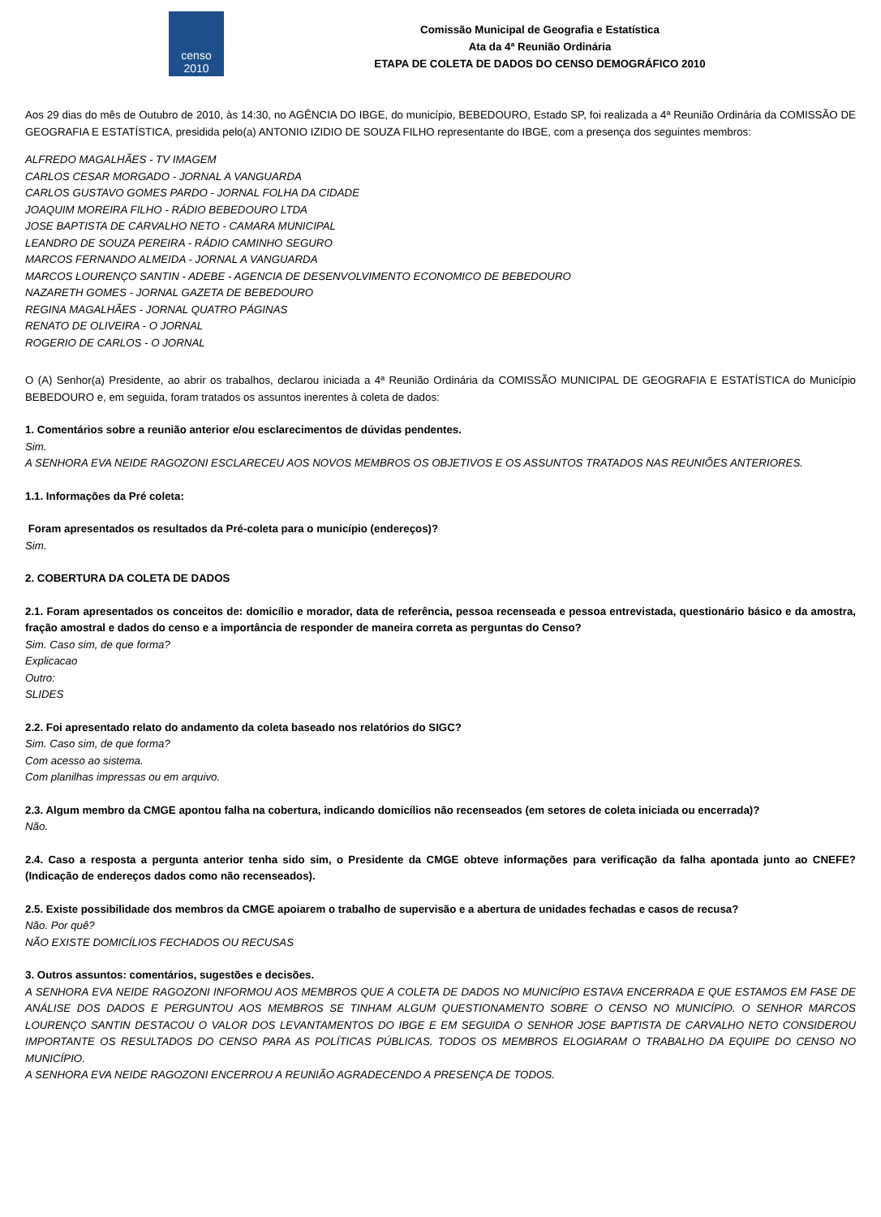censo
2010
Comissão Municipal de Geografia e Estatística
Ata da 4ª Reunião Ordinária
ETAPA DE COLETA DE DADOS DO CENSO DEMOGRÁFICO 2010
Aos 29 dias do mês de Outubro de 2010, às 14:30, no AGÊNCIA DO IBGE, do município, BEBEDOURO, Estado SP, foi realizada a 4ª Reunião Ordinária da COMISSÃO DE GEOGRAFIA E ESTATÍSTICA, presidida pelo(a) ANTONIO IZIDIO DE SOUZA FILHO representante do IBGE, com a presença dos seguintes membros:
ALFREDO MAGALHÃES - TV IMAGEM
CARLOS CESAR MORGADO - JORNAL A VANGUARDA
CARLOS GUSTAVO GOMES PARDO - JORNAL FOLHA DA CIDADE
JOAQUIM MOREIRA FILHO - RÁDIO BEBEDOURO LTDA
JOSE BAPTISTA DE CARVALHO NETO - CAMARA MUNICIPAL
LEANDRO DE SOUZA PEREIRA - RÁDIO CAMINHO SEGURO
MARCOS FERNANDO ALMEIDA - JORNAL A VANGUARDA
MARCOS LOURENÇO SANTIN - ADEBE - AGENCIA DE DESENVOLVIMENTO ECONOMICO DE BEBEDOURO
NAZARETH GOMES - JORNAL GAZETA DE BEBEDOURO
REGINA MAGALHÃES - JORNAL QUATRO PÁGINAS
RENATO DE OLIVEIRA - O JORNAL
ROGERIO DE CARLOS - O JORNAL
O (A) Senhor(a) Presidente, ao abrir os trabalhos, declarou iniciada a 4ª Reunião Ordinária da COMISSÃO MUNICIPAL DE GEOGRAFIA E ESTATÍSTICA do Município BEBEDOURO e, em seguida, foram tratados os assuntos inerentes à coleta de dados:
1. Comentários sobre a reunião anterior e/ou esclarecimentos de dúvidas pendentes.
Sim.
A SENHORA EVA NEIDE RAGOZONI ESCLARECEU AOS NOVOS MEMBROS OS OBJETIVOS E OS ASSUNTOS TRATADOS NAS REUNIÕES ANTERIORES.
1.1. Informações da Pré coleta:
Foram apresentados os resultados da Pré-coleta para o município (endereços)?
Sim.
2. COBERTURA DA COLETA DE DADOS
2.1. Foram apresentados os conceitos de: domicílio e morador, data de referência, pessoa recenseada e pessoa entrevistada, questionário básico e da amostra, fração amostral e dados do censo e a importância de responder de maneira correta as perguntas do Censo?
Sim. Caso sim, de que forma?
Explicacao
Outro:
SLIDES
2.2. Foi apresentado relato do andamento da coleta baseado nos relatórios do SIGC?
Sim. Caso sim, de que forma?
Com acesso ao sistema.
Com planilhas impressas ou em arquivo.
2.3. Algum membro da CMGE apontou falha na cobertura, indicando domicílios não recenseados (em setores de coleta iniciada ou encerrada)?
Não.
2.4. Caso a resposta a pergunta anterior tenha sido sim, o Presidente da CMGE obteve informações para verificação da falha apontada junto ao CNEFE? (Indicação de endereços dados como não recenseados).
2.5. Existe possibilidade dos membros da CMGE apoiarem o trabalho de supervisão e a abertura de unidades fechadas e casos de recusa?
Não. Por quê?
NÃO EXISTE DOMICÍLIOS FECHADOS OU RECUSAS
3. Outros assuntos: comentários, sugestões e decisões.
A SENHORA EVA NEIDE RAGOZONI INFORMOU AOS MEMBROS QUE A COLETA DE DADOS NO MUNICÍPIO ESTAVA ENCERRADA E QUE ESTAMOS EM FASE DE ANÁLISE DOS DADOS E PERGUNTOU AOS MEMBROS SE TINHAM ALGUM QUESTIONAMENTO SOBRE O CENSO NO MUNICÍPIO. O SENHOR MARCOS LOURENÇO SANTIN DESTACOU O VALOR DOS LEVANTAMENTOS DO IBGE E EM SEGUIDA O SENHOR JOSE BAPTISTA DE CARVALHO NETO CONSIDEROU IMPORTANTE OS RESULTADOS DO CENSO PARA AS POLÍTICAS PÚBLICAS. TODOS OS MEMBROS ELOGIARAM O TRABALHO DA EQUIPE DO CENSO NO MUNICÍPIO.
A SENHORA EVA NEIDE RAGOZONI ENCERROU A REUNIÃO AGRADECENDO A PRESENÇA DE TODOS.